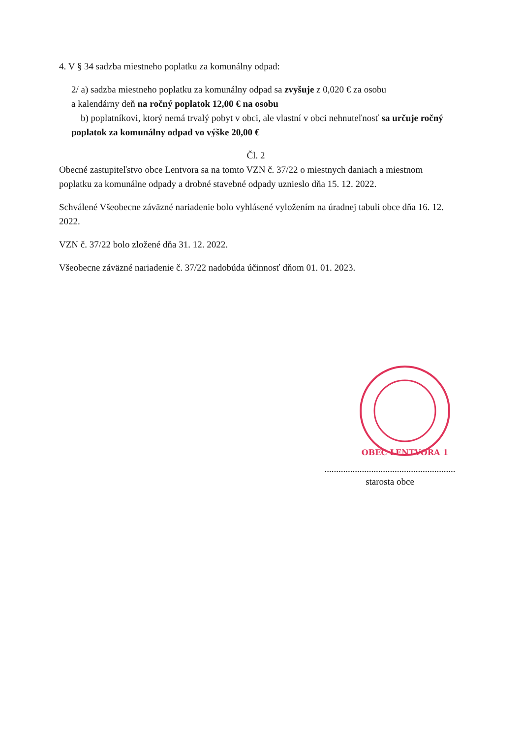4. V § 34 sadzba miestneho poplatku za komunálny odpad:
2/ a) sadzba miestneho poplatku za komunálny odpad sa zvyšuje z 0,020 € za osobu
a kalendárny deň na ročný poplatok 12,00 € na osobu
b) poplatníkovi, ktorý nemá trvalý pobyt v obci, ale vlastní v obci nehnuteľnosť sa určuje ročný poplatok za komunálny odpad vo výške 20,00 €
Čl. 2
Obecné zastupiteľstvo obce Lentvora sa na tomto VZN č. 37/22 o miestnych daniach a miestnom poplatku za komunálne odpady a drobné stavebné odpady uznieslo dňa 15. 12. 2022.
Schválené Všeobecne záväzné nariadenie bolo vyhlásené vyložením na úradnej tabuli obce dňa 16. 12. 2022.
VZN č. 37/22 bolo zložené dňa 31. 12. 2022.
Všeobecne záväzné nariadenie č. 37/22 nadobúda účinnosť dňom 01. 01. 2023.
OBEC LENTVORA 1
........................................................
starosta obce